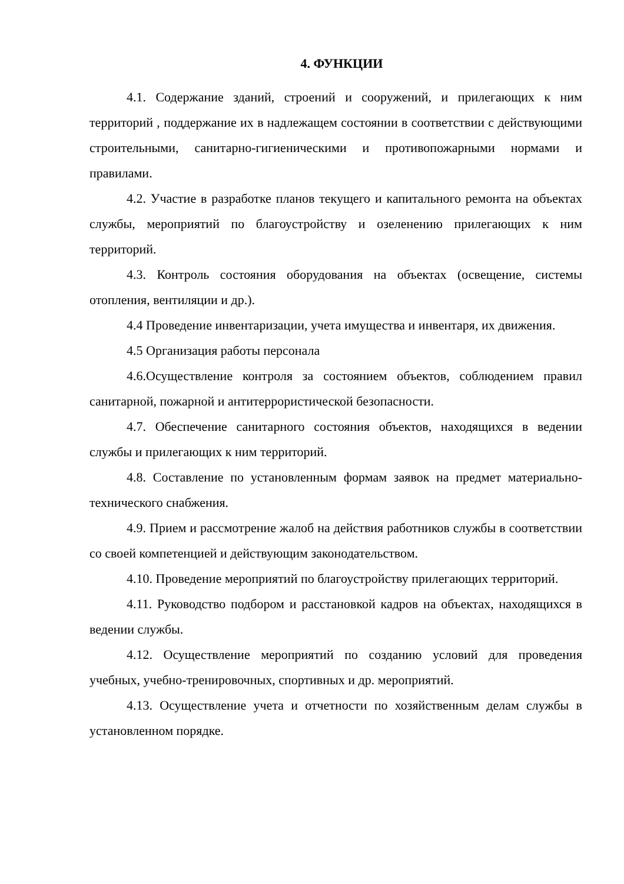4. ФУНКЦИИ
4.1. Содержание зданий, строений и сооружений, и прилегающих к ним территорий , поддержание их в надлежащем состоянии в соответствии с действующими строительными, санитарно-гигиеническими и противопожарными нормами и правилами.
4.2. Участие в разработке планов текущего и капитального ремонта на объектах службы, мероприятий по благоустройству и озеленению прилегающих к ним территорий.
4.3. Контроль состояния оборудования на объектах (освещение, системы отопления, вентиляции и др.).
4.4 Проведение инвентаризации, учета имущества и инвентаря, их движения.
4.5 Организация работы персонала
4.6.Осуществление контроля за состоянием объектов, соблюдением правил санитарной, пожарной и антитеррористической безопасности.
4.7. Обеспечение санитарного состояния объектов, находящихся в ведении службы и прилегающих к ним территорий.
4.8. Составление по установленным формам заявок на предмет материально-технического снабжения.
4.9. Прием и рассмотрение жалоб на действия работников службы в соответствии со своей компетенцией и действующим законодательством.
4.10. Проведение мероприятий по благоустройству прилегающих территорий.
4.11. Руководство подбором и расстановкой кадров на объектах, находящихся в ведении службы.
4.12. Осуществление мероприятий по созданию условий для проведения учебных, учебно-тренировочных, спортивных и др. мероприятий.
4.13. Осуществление учета и отчетности по хозяйственным делам службы в установленном порядке.